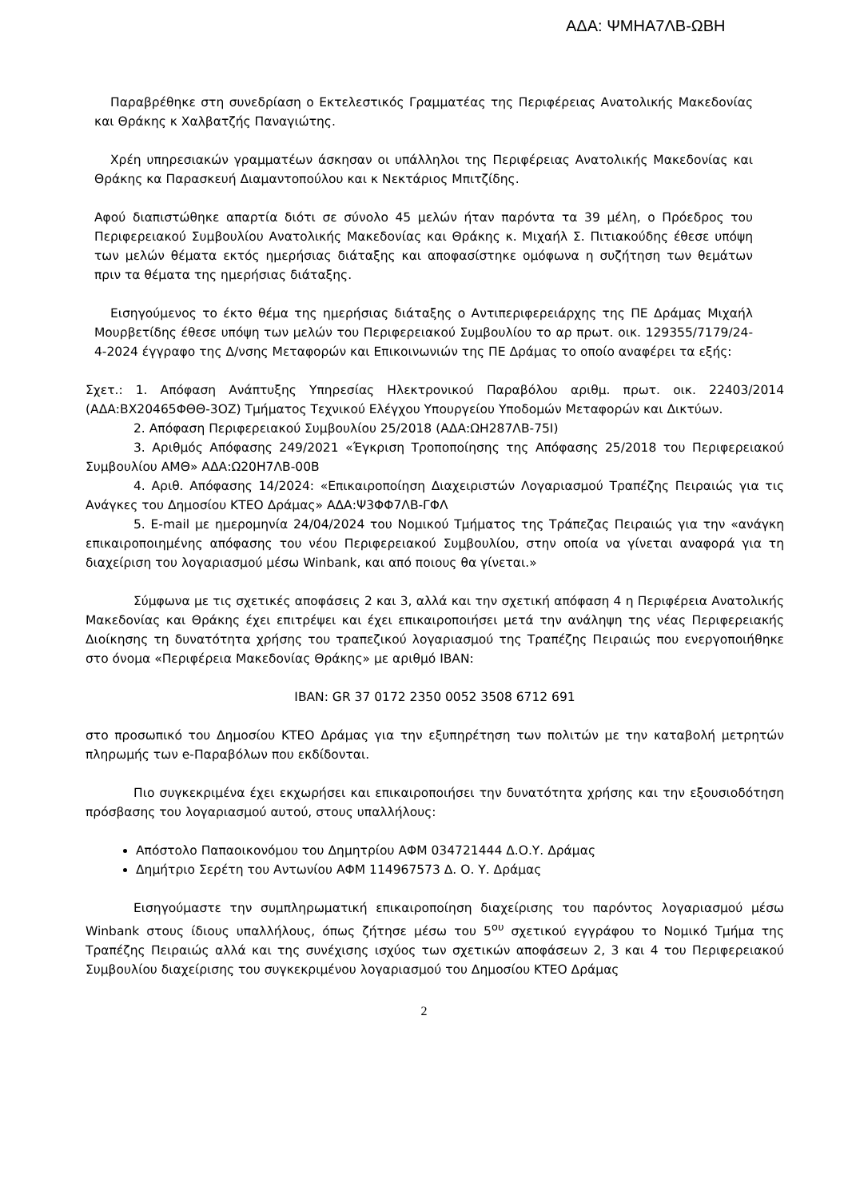ΑΔΑ: ΨΜΗΑ7ΛΒ-ΩΒΗ
Παραβρέθηκε στη συνεδρίαση ο Εκτελεστικός Γραμματέας της Περιφέρειας Ανατολικής Μακεδονίας και Θράκης κ Χαλβατζής Παναγιώτης.
Χρέη υπηρεσιακών γραμματέων άσκησαν οι υπάλληλοι της Περιφέρειας Ανατολικής Μακεδονίας και Θράκης κα Παρασκευή Διαμαντοπούλου και κ Νεκτάριος Μπιτζίδης.
Αφού διαπιστώθηκε απαρτία διότι σε σύνολο 45 μελών ήταν παρόντα τα 39 μέλη, ο Πρόεδρος του Περιφερειακού Συμβουλίου Ανατολικής Μακεδονίας και Θράκης κ. Μιχαήλ Σ. Πιτιακούδης έθεσε υπόψη των μελών θέματα εκτός ημερήσιας διάταξης και αποφασίστηκε ομόφωνα η συζήτηση των θεμάτων πριν τα θέματα της ημερήσιας διάταξης.
Εισηγούμενος το έκτο θέμα της ημερήσιας διάταξης ο Αντιπεριφερειάρχης της ΠΕ Δράμας Μιχαήλ Μουρβετίδης έθεσε υπόψη των μελών του Περιφερειακού Συμβουλίου το αρ πρωτ. οικ. 129355/7179/24-4-2024 έγγραφο της Δ/νσης Μεταφορών και Επικοινωνιών της ΠΕ Δράμας το οποίο αναφέρει τα εξής:
Σχετ.: 1. Απόφαση Ανάπτυξης Υπηρεσίας Ηλεκτρονικού Παραβόλου αριθμ. πρωτ. οικ. 22403/2014 (ΑΔΑ:ΒΧ20465ΦΘΘ-3ΟΖ) Τμήματος Τεχνικού Ελέγχου Υπουργείου Υποδομών Μεταφορών και Δικτύων.
2. Απόφαση Περιφερειακού Συμβουλίου 25/2018 (ΑΔΑ:ΩΗ287ΛΒ-75Ι)
3. Αριθμός Απόφασης 249/2021 «Έγκριση Τροποποίησης της Απόφασης 25/2018 του Περιφερειακού Συμβουλίου ΑΜΘ» ΑΔΑ:Ω20Η7ΛΒ-00Β
4. Αριθ. Απόφασης 14/2024: «Επικαιροποίηση Διαχειριστών Λογαριασμού Τραπέζης Πειραιώς για τις Ανάγκες του Δημοσίου ΚΤΕΟ Δράμας» ΑΔΑ:Ψ3ΦΦ7ΛΒ-ΓΦΛ
5. E-mail με ημερομηνία 24/04/2024 του Νομικού Τμήματος της Τράπεζας Πειραιώς για την «ανάγκη επικαιροποιημένης απόφασης του νέου Περιφερειακού Συμβουλίου, στην οποία να γίνεται αναφορά για τη διαχείριση του λογαριασμού μέσω Winbank, και από ποιους θα γίνεται.»
Σύμφωνα με τις σχετικές αποφάσεις 2 και 3, αλλά και την σχετική απόφαση 4 η Περιφέρεια Ανατολικής Μακεδονίας και Θράκης έχει επιτρέψει και έχει επικαιροποιήσει μετά την ανάληψη της νέας Περιφερειακής Διοίκησης τη δυνατότητα χρήσης του τραπεζικού λογαριασμού της Τραπέζης Πειραιώς που ενεργοποιήθηκε στο όνομα «Περιφέρεια Μακεδονίας Θράκης» με αριθμό IBAN:
IBAN: GR 37 0172 2350 0052 3508 6712 691
στο προσωπικό του Δημοσίου ΚΤΕΟ Δράμας για την εξυπηρέτηση των πολιτών με την καταβολή μετρητών πληρωμής των e-Παραβόλων που εκδίδονται.
Πιο συγκεκριμένα έχει εκχωρήσει και επικαιροποιήσει την δυνατότητα χρήσης και την εξουσιοδότηση πρόσβασης του λογαριασμού αυτού, στους υπαλλήλους:
Απόστολο Παπαοικονόμου του Δημητρίου ΑΦΜ 034721444 Δ.Ο.Υ. Δράμας
Δημήτριο Σερέτη του Αντωνίου ΑΦΜ 114967573 Δ. Ο. Υ. Δράμας
Εισηγούμαστε την συμπληρωματική επικαιροποίηση διαχείρισης του παρόντος λογαριασμού μέσω Winbank στους ίδιους υπαλλήλους, όπως ζήτησε μέσω του 5<sup>ου</sup> σχετικού εγγράφου το Νομικό Τμήμα της Τραπέζης Πειραιώς αλλά και της συνέχισης ισχύος των σχετικών αποφάσεων 2, 3 και 4 του Περιφερειακού Συμβουλίου διαχείρισης του συγκεκριμένου λογαριασμού του Δημοσίου ΚΤΕΟ Δράμας
2